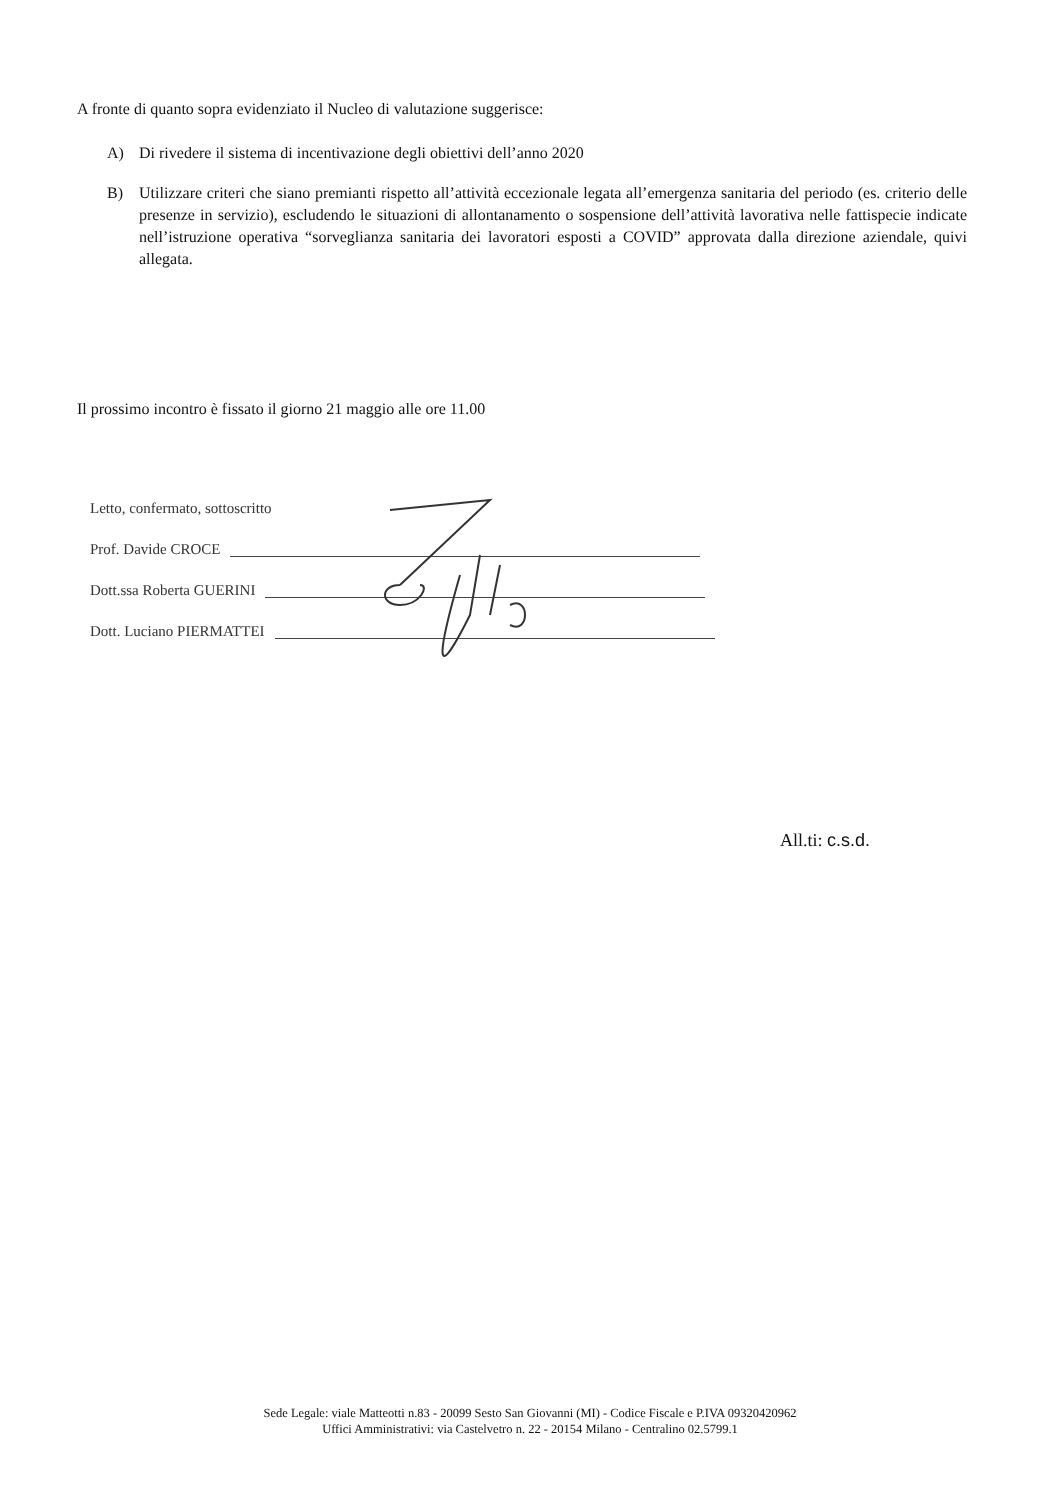A fronte di quanto sopra evidenziato il Nucleo di valutazione suggerisce:
A) Di rivedere il sistema di incentivazione degli obiettivi dell’anno 2020
B) Utilizzare criteri che siano premianti rispetto all’attività eccezionale legata all’emergenza sanitaria del periodo (es. criterio delle presenze in servizio), escludendo le situazioni di allontanamento o sospensione dell’attività lavorativa nelle fattispecie indicate nell’istruzione operativa “sorveglianza sanitaria dei lavoratori esposti a COVID” approvata dalla direzione aziendale, quivi allegata.
Il prossimo incontro è fissato il giorno 21 maggio alle ore 11.00
Letto, confermato, sottoscritto
Prof. Davide CROCE
Dott.ssa Roberta GUERINI
Dott. Luciano PIERMATTEI
All.ti: c.s.d.
Sede Legale: viale Matteotti n.83 - 20099 Sesto San Giovanni (MI) - Codice Fiscale e P.IVA 09320420962
Uffici Amministrativi: via Castelvetro n. 22 - 20154 Milano - Centralino 02.5799.1